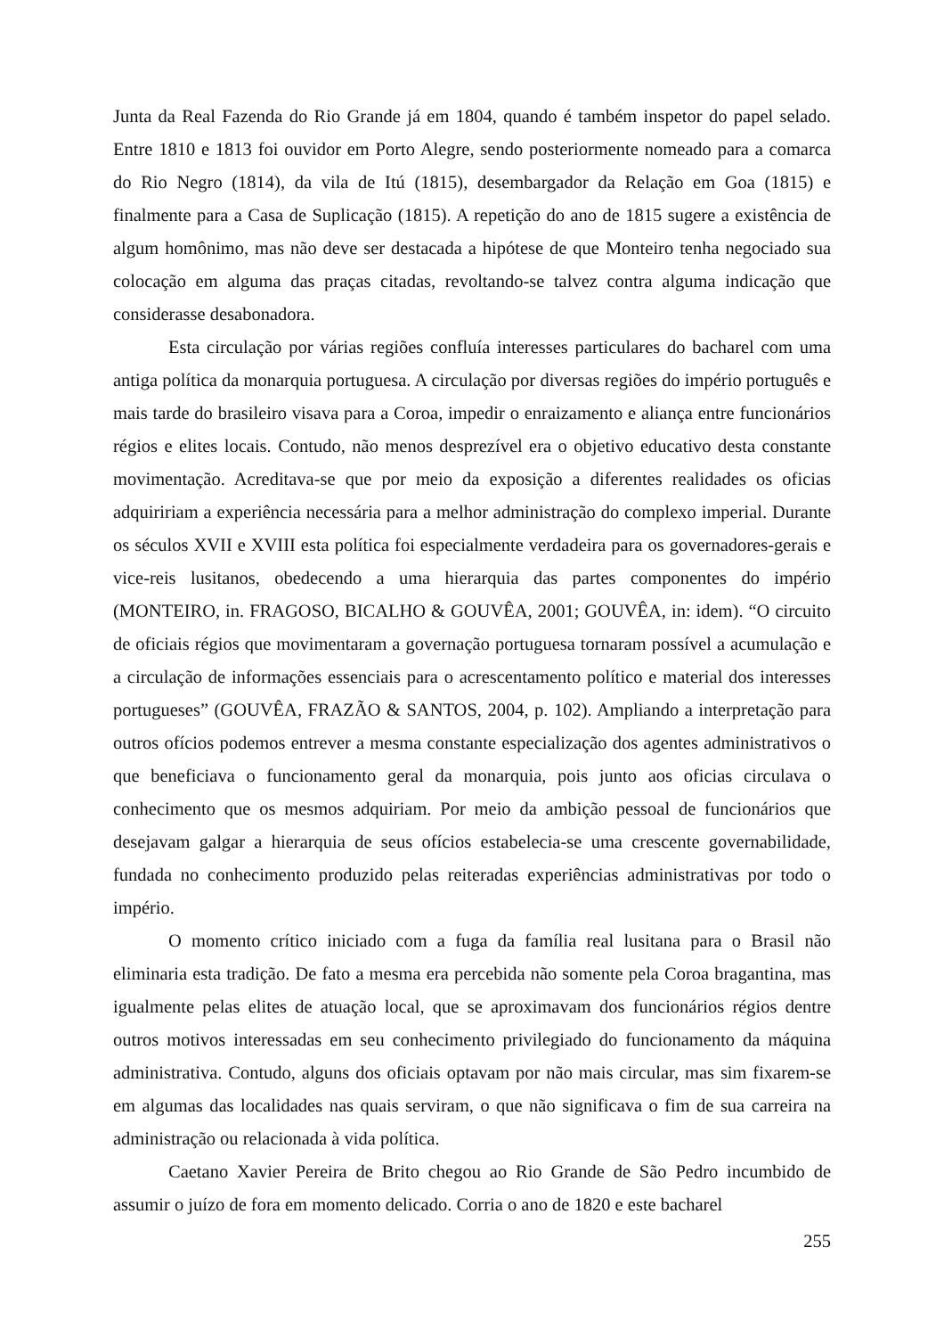Junta da Real Fazenda do Rio Grande já em 1804, quando é também inspetor do papel selado. Entre 1810 e 1813 foi ouvidor em Porto Alegre, sendo posteriormente nomeado para a comarca do Rio Negro (1814), da vila de Itú (1815), desembargador da Relação em Goa (1815) e finalmente para a Casa de Suplicação (1815). A repetição do ano de 1815 sugere a existência de algum homônimo, mas não deve ser destacada a hipótese de que Monteiro tenha negociado sua colocação em alguma das praças citadas, revoltando-se talvez contra alguma indicação que considerasse desabonadora.
Esta circulação por várias regiões confluía interesses particulares do bacharel com uma antiga política da monarquia portuguesa. A circulação por diversas regiões do império português e mais tarde do brasileiro visava para a Coroa, impedir o enraizamento e aliança entre funcionários régios e elites locais. Contudo, não menos desprezível era o objetivo educativo desta constante movimentação. Acreditava-se que por meio da exposição a diferentes realidades os oficias adquiririam a experiência necessária para a melhor administração do complexo imperial. Durante os séculos XVII e XVIII esta política foi especialmente verdadeira para os governadores-gerais e vice-reis lusitanos, obedecendo a uma hierarquia das partes componentes do império (MONTEIRO, in. FRAGOSO, BICALHO & GOUVÊA, 2001; GOUVÊA, in: idem). “O circuito de oficiais régios que movimentaram a governação portuguesa tornaram possível a acumulação e a circulação de informações essenciais para o acrescentamento político e material dos interesses portugueses” (GOUVÊA, FRAZÃO & SANTOS, 2004, p. 102). Ampliando a interpretação para outros ofícios podemos entrever a mesma constante especialização dos agentes administrativos o que beneficiava o funcionamento geral da monarquia, pois junto aos oficias circulava o conhecimento que os mesmos adquiriam. Por meio da ambição pessoal de funcionários que desejavam galgar a hierarquia de seus ofícios estabelecia-se uma crescente governabilidade, fundada no conhecimento produzido pelas reiteradas experiências administrativas por todo o império.
O momento crítico iniciado com a fuga da família real lusitana para o Brasil não eliminaria esta tradição. De fato a mesma era percebida não somente pela Coroa bragantina, mas igualmente pelas elites de atuação local, que se aproximavam dos funcionários régios dentre outros motivos interessadas em seu conhecimento privilegiado do funcionamento da máquina administrativa. Contudo, alguns dos oficiais optavam por não mais circular, mas sim fixarem-se em algumas das localidades nas quais serviram, o que não significava o fim de sua carreira na administração ou relacionada à vida política.
Caetano Xavier Pereira de Brito chegou ao Rio Grande de São Pedro incumbido de assumir o juízo de fora em momento delicado. Corria o ano de 1820 e este bacharel
255